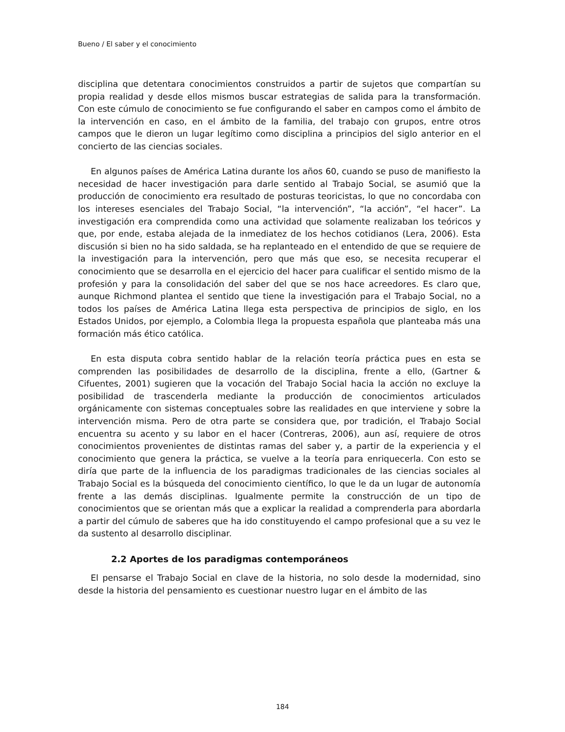Bueno / El saber y el conocimiento
disciplina que detentara conocimientos construidos a partir de sujetos que compartían su propia realidad y desde ellos mismos buscar estrategias de salida para la transformación. Con este cúmulo de conocimiento se fue configurando el saber en campos como el ámbito de la intervención en caso, en el ámbito de la familia, del trabajo con grupos, entre otros campos que le dieron un lugar legítimo como disciplina a principios del siglo anterior en el concierto de las ciencias sociales.
En algunos países de América Latina durante los años 60, cuando se puso de manifiesto la necesidad de hacer investigación para darle sentido al Trabajo Social, se asumió que la producción de conocimiento era resultado de posturas teoricistas, lo que no concordaba con los intereses esenciales del Trabajo Social, “la intervención”, “la acción”, “el hacer”. La investigación era comprendida como una actividad que solamente realizaban los teóricos y que, por ende, estaba alejada de la inmediatez de los hechos cotidianos (Lera, 2006). Esta discusión si bien no ha sido saldada, se ha replanteado en el entendido de que se requiere de la investigación para la intervención, pero que más que eso, se necesita recuperar el conocimiento que se desarrolla en el ejercicio del hacer para cualificar el sentido mismo de la profesión y para la consolidación del saber del que se nos hace acreedores. Es claro que, aunque Richmond plantea el sentido que tiene la investigación para el Trabajo Social, no a todos los países de América Latina llega esta perspectiva de principios de siglo, en los Estados Unidos, por ejemplo, a Colombia llega la propuesta española que planteaba más una formación más ético católica.
En esta disputa cobra sentido hablar de la relación teoría práctica pues en esta se comprenden las posibilidades de desarrollo de la disciplina, frente a ello, (Gartner & Cifuentes, 2001) sugieren que la vocación del Trabajo Social hacia la acción no excluye la posibilidad de trascenderla mediante la producción de conocimientos articulados orgánicamente con sistemas conceptuales sobre las realidades en que interviene y sobre la intervención misma. Pero de otra parte se considera que, por tradición, el Trabajo Social encuentra su acento y su labor en el hacer (Contreras, 2006), aun así, requiere de otros conocimientos provenientes de distintas ramas del saber y, a partir de la experiencia y el conocimiento que genera la práctica, se vuelve a la teoría para enriquecerla. Con esto se diría que parte de la influencia de los paradigmas tradicionales de las ciencias sociales al Trabajo Social es la búsqueda del conocimiento científico, lo que le da un lugar de autonomía frente a las demás disciplinas. Igualmente permite la construcción de un tipo de conocimientos que se orientan más que a explicar la realidad a comprenderla para abordarla a partir del cúmulo de saberes que ha ido constituyendo el campo profesional que a su vez le da sustento al desarrollo disciplinar.
2.2 Aportes de los paradigmas contemporáneos
El pensarse el Trabajo Social en clave de la historia, no solo desde la modernidad, sino desde la historia del pensamiento es cuestionar nuestro lugar en el ámbito de las
184